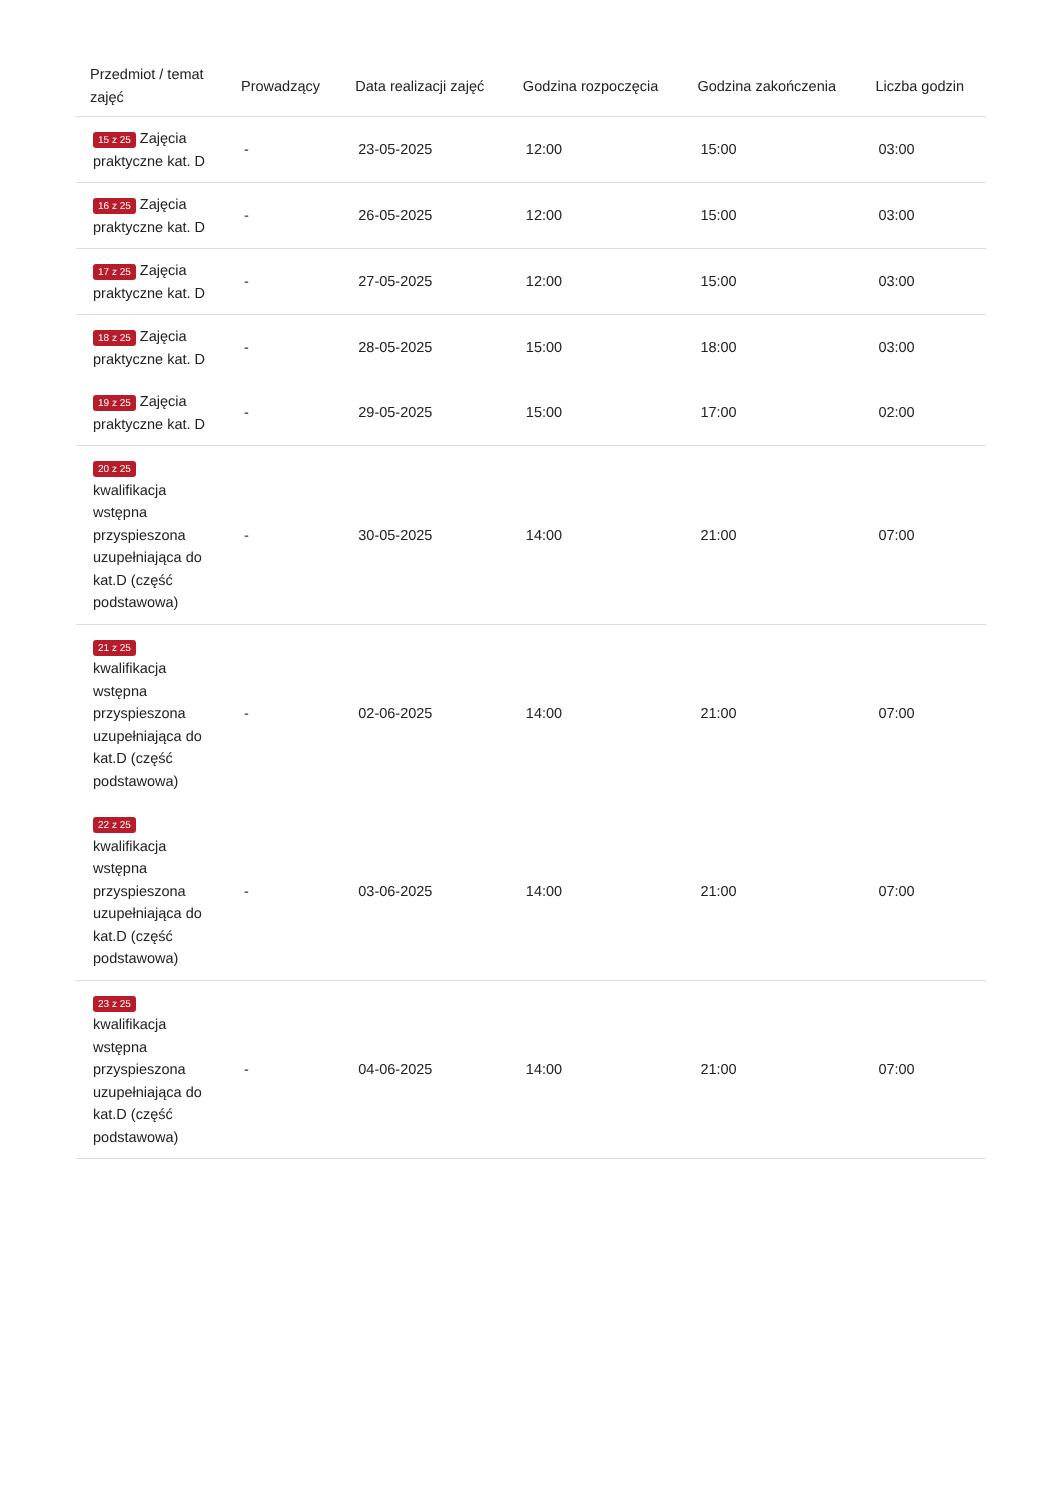| Przedmiot / temat zajęć | Prowadzący | Data realizacji zajęć | Godzina rozpoczęcia | Godzina zakończenia | Liczba godzin |
| --- | --- | --- | --- | --- | --- |
| 15 z 25 Zajęcia praktyczne kat. D | - | 23-05-2025 | 12:00 | 15:00 | 03:00 |
| 16 z 25 Zajęcia praktyczne kat. D | - | 26-05-2025 | 12:00 | 15:00 | 03:00 |
| 17 z 25 Zajęcia praktyczne kat. D | - | 27-05-2025 | 12:00 | 15:00 | 03:00 |
| 18 z 25 Zajęcia praktyczne kat. D | - | 28-05-2025 | 15:00 | 18:00 | 03:00 |
| 19 z 25 Zajęcia praktyczne kat. D | - | 29-05-2025 | 15:00 | 17:00 | 02:00 |
| 20 z 25 kwalifikacja wstępna przyspieszona uzupełniająca do kat.D (część podstawowa) | - | 30-05-2025 | 14:00 | 21:00 | 07:00 |
| 21 z 25 kwalifikacja wstępna przyspieszona uzupełniająca do kat.D (część podstawowa) | - | 02-06-2025 | 14:00 | 21:00 | 07:00 |
| 22 z 25 kwalifikacja wstępna przyspieszona uzupełniająca do kat.D (część podstawowa) | - | 03-06-2025 | 14:00 | 21:00 | 07:00 |
| 23 z 25 kwalifikacja wstępna przyspieszona uzupełniająca do kat.D (część podstawowa) | - | 04-06-2025 | 14:00 | 21:00 | 07:00 |